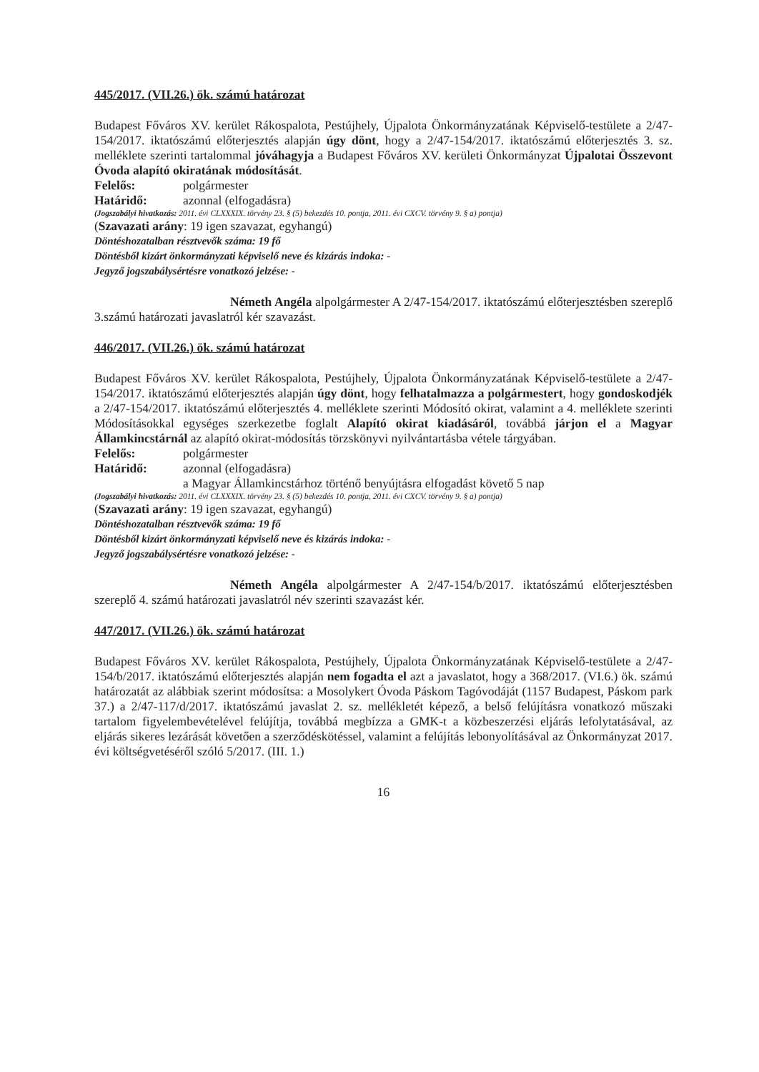445/2017. (VII.26.) ök. számú határozat
Budapest Főváros XV. kerület Rákospalota, Pestújhely, Újpalota Önkormányzatának Képviselő-testülete a 2/47-154/2017. iktatószámú előterjesztés alapján úgy dönt, hogy a 2/47-154/2017. iktatószámú előterjesztés 3. sz. melléklete szerinti tartalommal jóváhagyja a Budapest Főváros XV. kerületi Önkormányzat Újpalotai Összevont Óvoda alapító okiratának módosítását.
Felelős: polgármester
Határidő: azonnal (elfogadásra)
(Jogszabályi hivatkozás: 2011. évi CLXXXIX. törvény 23. § (5) bekezdés 10. pontja, 2011. évi CXCV. törvény 9. § a) pontja)
(Szavazati arány: 19 igen szavazat, egyhangú)
Döntéshozatalban résztvevők száma: 19 fő
Döntésből kizárt önkormányzati képviselő neve és kizárás indoka: -
Jegyző jogszabálysértésre vonatkozó jelzése: -
Németh Angéla alpolgármester A 2/47-154/2017. iktatószámú előterjesztésben szereplő 3.számú határozati javaslatról kér szavazást.
446/2017. (VII.26.) ök. számú határozat
Budapest Főváros XV. kerület Rákospalota, Pestújhely, Újpalota Önkormányzatának Képviselő-testülete a 2/47-154/2017. iktatószámú előterjesztés alapján úgy dönt, hogy felhatalmazza a polgármestert, hogy gondoskodjék a 2/47-154/2017. iktatószámú előterjesztés 4. melléklete szerinti Módosító okirat, valamint a 4. melléklete szerinti Módosításokkal egységes szerkezetbe foglalt Alapító okirat kiadásáról, továbbá járjon el a Magyar Államkincstárnál az alapító okirat-módosítás törzskönyvi nyilvántartásba vétele tárgyában.
Felelős: polgármester
Határidő: azonnal (elfogadásra)
a Magyar Államkincstárhoz történő benyújtásra elfogadást követő 5 nap
(Jogszabályi hivatkozás: 2011. évi CLXXXIX. törvény 23. § (5) bekezdés 10. pontja, 2011. évi CXCV. törvény 9. § a) pontja)
(Szavazati arány: 19 igen szavazat, egyhangú)
Döntéshozatalban résztvevők száma: 19 fő
Döntésből kizárt önkormányzati képviselő neve és kizárás indoka: -
Jegyző jogszabálysértésre vonatkozó jelzése: -
Németh Angéla alpolgármester A 2/47-154/b/2017. iktatószámú előterjesztésben szereplő 4. számú határozati javaslatról név szerinti szavazást kér.
447/2017. (VII.26.) ök. számú határozat
Budapest Főváros XV. kerület Rákospalota, Pestújhely, Újpalota Önkormányzatának Képviselő-testülete a 2/47-154/b/2017. iktatószámú előterjesztés alapján nem fogadta el azt a javaslatot, hogy a 368/2017. (VI.6.) ök. számú határozatát az alábbiak szerint módosítsa: a Mosolykert Óvoda Páskom Tagóvodáját (1157 Budapest, Páskom park 37.) a 2/47-117/d/2017. iktatószámú javaslat 2. sz. mellékletét képező, a belső felújításra vonatkozó műszaki tartalom figyelembevételével felújítja, továbbá megbízza a GMK-t a közbeszerzési eljárás lefolytatásával, az eljárás sikeres lezárását követően a szerződéskötéssel, valamint a felújítás lebonyolításával az Önkormányzat 2017. évi költségvetéséről szóló 5/2017. (III. 1.)
16